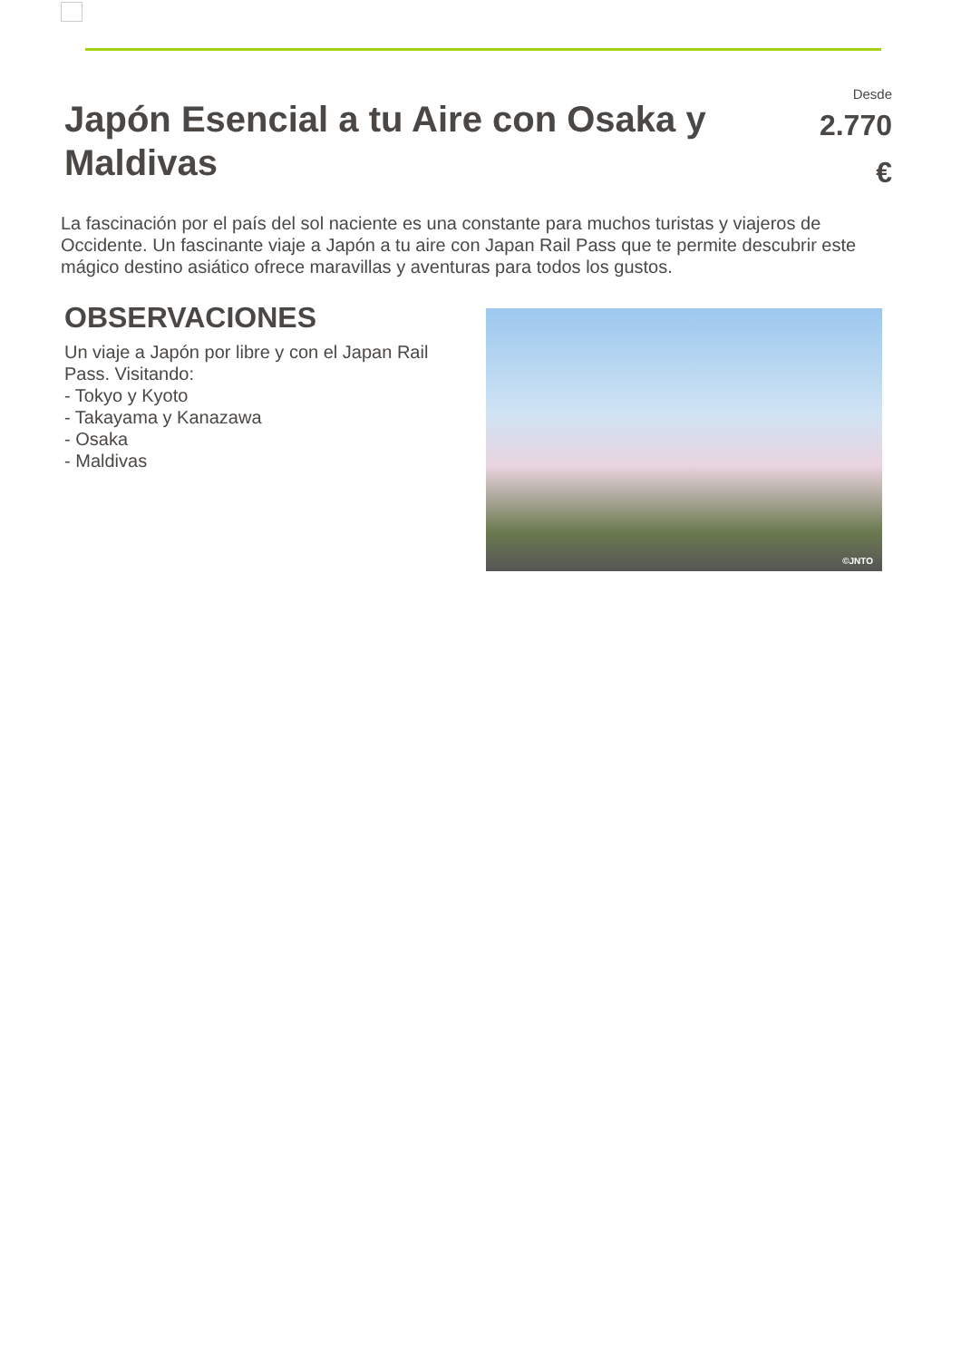Japón Esencial a tu Aire con Osaka y Maldivas
Desde
2.770
€
La fascinación por el país del sol naciente es una constante para muchos turistas y viajeros de Occidente. Un fascinante viaje a Japón a tu aire con Japan Rail Pass que te permite descubrir este mágico destino asiático ofrece maravillas y aventuras para todos los gustos.
OBSERVACIONES
Un viaje a Japón por libre y con el Japan Rail Pass. Visitando:
- Tokyo y Kyoto
- Takayama y Kanazawa
- Osaka
- Maldivas
©JNTO